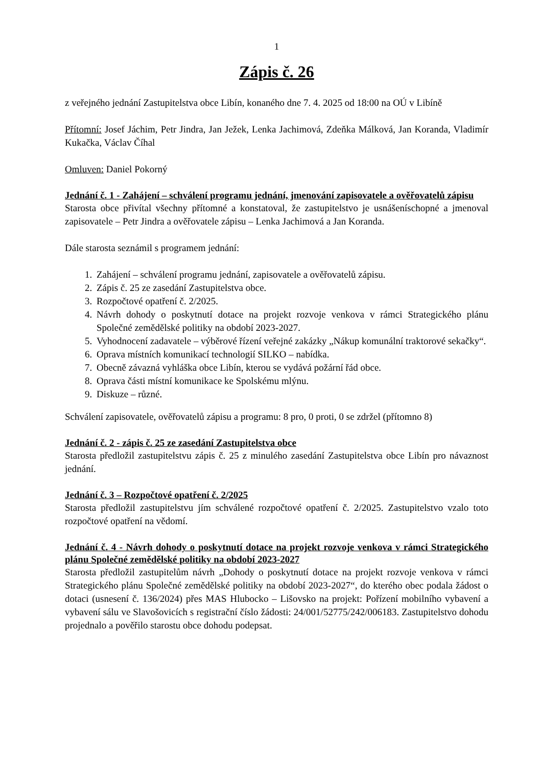1
Zápis č. 26
z veřejného jednání Zastupitelstva obce Libín, konaného dne 7. 4. 2025 od 18:00 na OÚ v Libíně
Přítomní: Josef Jáchim, Petr Jindra, Jan Ježek, Lenka Jachimová, Zdeňka Málková, Jan Koranda, Vladimír Kukačka, Václav Číhal
Omluven: Daniel Pokorný
Jednání č. 1 - Zahájení – schválení programu jednání, jmenování zapisovatele a ověřovatelů zápisu
Starosta obce přivítal všechny přítomné a konstatoval, že zastupitelstvo je usnášeníschopné a jmenoval zapisovatele – Petr Jindra a ověřovatele zápisu – Lenka Jachimová a Jan Koranda.
Dále starosta seznámil s programem jednání:
1. Zahájení – schválení programu jednání, zapisovatele a ověřovatelů zápisu.
2. Zápis č. 25 ze zasedání Zastupitelstva obce.
3. Rozpočtové opatření č. 2/2025.
4. Návrh dohody o poskytnutí dotace na projekt rozvoje venkova v rámci Strategického plánu Společné zemědělské politiky na období 2023-2027.
5. Vyhodnocení zadavatele – výběrové řízení veřejné zakázky „Nákup komunální traktorové sekačky“.
6. Oprava místních komunikací technologií SILKO – nabídka.
7. Obecně závazná vyhláška obce Libín, kterou se vydává požární řád obce.
8. Oprava části místní komunikace ke Spolskému mlýnu.
9. Diskuze – různé.
Schválení zapisovatele, ověřovatelů zápisu a programu: 8 pro, 0 proti, 0 se zdržel (přítomno 8)
Jednání č. 2 - zápis č. 25 ze zasedání Zastupitelstva obce
Starosta předložil zastupitelstvu zápis č. 25 z minulého zasedání Zastupitelstva obce Libín pro návaznost jednání.
Jednání č. 3 – Rozpočtové opatření č. 2/2025
Starosta předložil zastupitelstvu jím schválené rozpočtové opatření č. 2/2025. Zastupitelstvo vzalo toto rozpočtové opatření na vědomí.
Jednání č. 4 - Návrh dohody o poskytnutí dotace na projekt rozvoje venkova v rámci Strategického plánu Společné zemědělské politiky na období 2023-2027
Starosta předložil zastupitelům návrh „Dohody o poskytnutí dotace na projekt rozvoje venkova v rámci Strategického plánu Společné zemědělské politiky na období 2023-2027“, do kterého obec podala žádost o dotaci (usnesení č. 136/2024) přes MAS Hlubocko – Lišovsko na projekt: Pořízení mobilního vybavení a vybavení sálu ve Slavošovicích s registrační číslo žádosti: 24/001/52775/242/006183. Zastupitelstvo dohodu projednalo a pověřilo starostu obce dohodu podepsat.